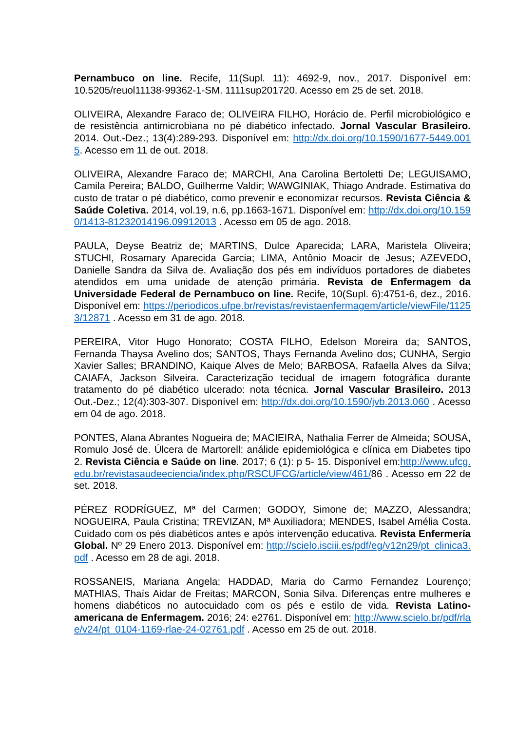Pernambuco on line. Recife, 11(Supl. 11): 4692-9, nov., 2017. Disponível em: 10.5205/reuol11138-99362-1-SM. 1111sup201720. Acesso em 25 de set. 2018.
OLIVEIRA, Alexandre Faraco de; OLIVEIRA FILHO, Horácio de. Perfil microbiológico e de resistência antimicrobiana no pé diabético infectado. Jornal Vascular Brasileiro. 2014. Out.-Dez.; 13(4):289-293. Disponível em: http://dx.doi.org/10.1590/1677-5449.0015. Acesso em 11 de out. 2018.
OLIVEIRA, Alexandre Faraco de; MARCHI, Ana Carolina Bertoletti De; LEGUISAMO, Camila Pereira; BALDO, Guilherme Valdir; WAWGINIAK, Thiago Andrade. Estimativa do custo de tratar o pé diabético, como prevenir e economizar recursos. Revista Ciência & Saúde Coletiva. 2014, vol.19, n.6, pp.1663-1671. Disponível em: http://dx.doi.org/10.1590/1413-81232014196.09912013 . Acesso em 05 de ago. 2018.
PAULA, Deyse Beatriz de; MARTINS, Dulce Aparecida; LARA, Maristela Oliveira; STUCHI, Rosamary Aparecida Garcia; LIMA, Antônio Moacir de Jesus; AZEVEDO, Danielle Sandra da Silva de. Avaliação dos pés em indivíduos portadores de diabetes atendidos em uma unidade de atenção primária. Revista de Enfermagem da Universidade Federal de Pernambuco on line. Recife, 10(Supl. 6):4751-6, dez., 2016. Disponível em: https://periodicos.ufpe.br/revistas/revistaenfermagem/article/viewFile/11253/12871 . Acesso em 31 de ago. 2018.
PEREIRA, Vitor Hugo Honorato; COSTA FILHO, Edelson Moreira da; SANTOS, Fernanda Thaysa Avelino dos; SANTOS, Thays Fernanda Avelino dos; CUNHA, Sergio Xavier Salles; BRANDINO, Kaique Alves de Melo; BARBOSA, Rafaella Alves da Silva; CAIAFA, Jackson Silveira. Caracterização tecidual de imagem fotográfica durante tratamento do pé diabético ulcerado: nota técnica. Jornal Vascular Brasileiro. 2013 Out.-Dez.; 12(4):303-307. Disponível em: http://dx.doi.org/10.1590/jvb.2013.060 . Acesso em 04 de ago. 2018.
PONTES, Alana Abrantes Nogueira de; MACIEIRA, Nathalia Ferrer de Almeida; SOUSA, Romulo José de. Úlcera de Martorell: análide epidemiológica e clínica em Diabetes tipo 2. Revista Ciência e Saúde on line. 2017; 6 (1): p 5- 15. Disponível em:http://www.ufcg.edu.br/revistasaudeeciencia/index.php/RSCUFCG/article/view/461/86 . Acesso em 22 de set. 2018.
PÉREZ RODRÍGUEZ, Mª del Carmen; GODOY, Simone de; MAZZO, Alessandra; NOGUEIRA, Paula Cristina; TREVIZAN, Mª Auxiliadora; MENDES, Isabel Amélia Costa. Cuidado com os pés diabéticos antes e após intervenção educativa. Revista Enfermería Global. Nº 29 Enero 2013. Disponível em: http://scielo.isciii.es/pdf/eg/v12n29/pt_clinica3.pdf . Acesso em 28 de agi. 2018.
ROSSANEIS, Mariana Angela; HADDAD, Maria do Carmo Fernandez Lourenço; MATHIAS, Thaís Aidar de Freitas; MARCON, Sonia Silva. Diferenças entre mulheres e homens diabéticos no autocuidado com os pés e estilo de vida. Revista Latino-americana de Enfermagem. 2016; 24: e2761. Disponível em: http://www.scielo.br/pdf/rlae/v24/pt_0104-1169-rlae-24-02761.pdf . Acesso em 25 de out. 2018.